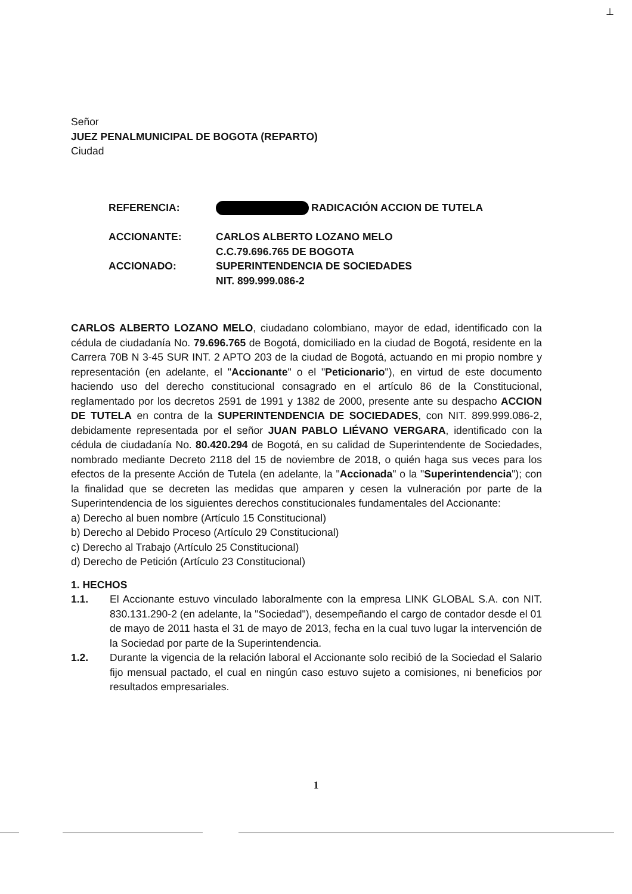⊥
Señor
JUEZ PENALMUNICIPAL DE BOGOTA (REPARTO)
Ciudad
| REFERENCIA: | RADICACIÓN ACCION DE TUTELA |
| ACCIONANTE: | CARLOS ALBERTO LOZANO MELO C.C.79.696.765 DE BOGOTA |
| ACCIONADO: | SUPERINTENDENCIA DE SOCIEDADES NIT. 899.999.086-2 |
CARLOS ALBERTO LOZANO MELO, ciudadano colombiano, mayor de edad, identificado con la cédula de ciudadanía No. 79.696.765 de Bogotá, domiciliado en la ciudad de Bogotá, residente en la Carrera 70B N 3-45 SUR INT. 2 APTO 203 de la ciudad de Bogotá, actuando en mi propio nombre y representación (en adelante, el "Accionante" o el "Peticionario"), en virtud de este documento haciendo uso del derecho constitucional consagrado en el artículo 86 de la Constitucional, reglamentado por los decretos 2591 de 1991 y 1382 de 2000, presente ante su despacho ACCION DE TUTELA en contra de la SUPERINTENDENCIA DE SOCIEDADES, con NIT. 899.999.086-2, debidamente representada por el señor JUAN PABLO LIÉVANO VERGARA, identificado con la cédula de ciudadanía No. 80.420.294 de Bogotá, en su calidad de Superintendente de Sociedades, nombrado mediante Decreto 2118 del 15 de noviembre de 2018, o quién haga sus veces para los efectos de la presente Acción de Tutela (en adelante, la "Accionada" o la "Superintendencia"); con la finalidad que se decreten las medidas que amparen y cesen la vulneración por parte de la Superintendencia de los siguientes derechos constitucionales fundamentales del Accionante:
a) Derecho al buen nombre (Artículo 15 Constitucional)
b) Derecho al Debido Proceso (Artículo 29 Constitucional)
c) Derecho al Trabajo (Artículo 25 Constitucional)
d) Derecho de Petición (Artículo 23 Constitucional)
1. HECHOS
1.1. El Accionante estuvo vinculado laboralmente con la empresa LINK GLOBAL S.A. con NIT. 830.131.290-2 (en adelante, la "Sociedad"), desempeñando el cargo de contador desde el 01 de mayo de 2011 hasta el 31 de mayo de 2013, fecha en la cual tuvo lugar la intervención de la Sociedad por parte de la Superintendencia.
1.2. Durante la vigencia de la relación laboral el Accionante solo recibió de la Sociedad el Salario fijo mensual pactado, el cual en ningún caso estuvo sujeto a comisiones, ni beneficios por resultados empresariales.
1